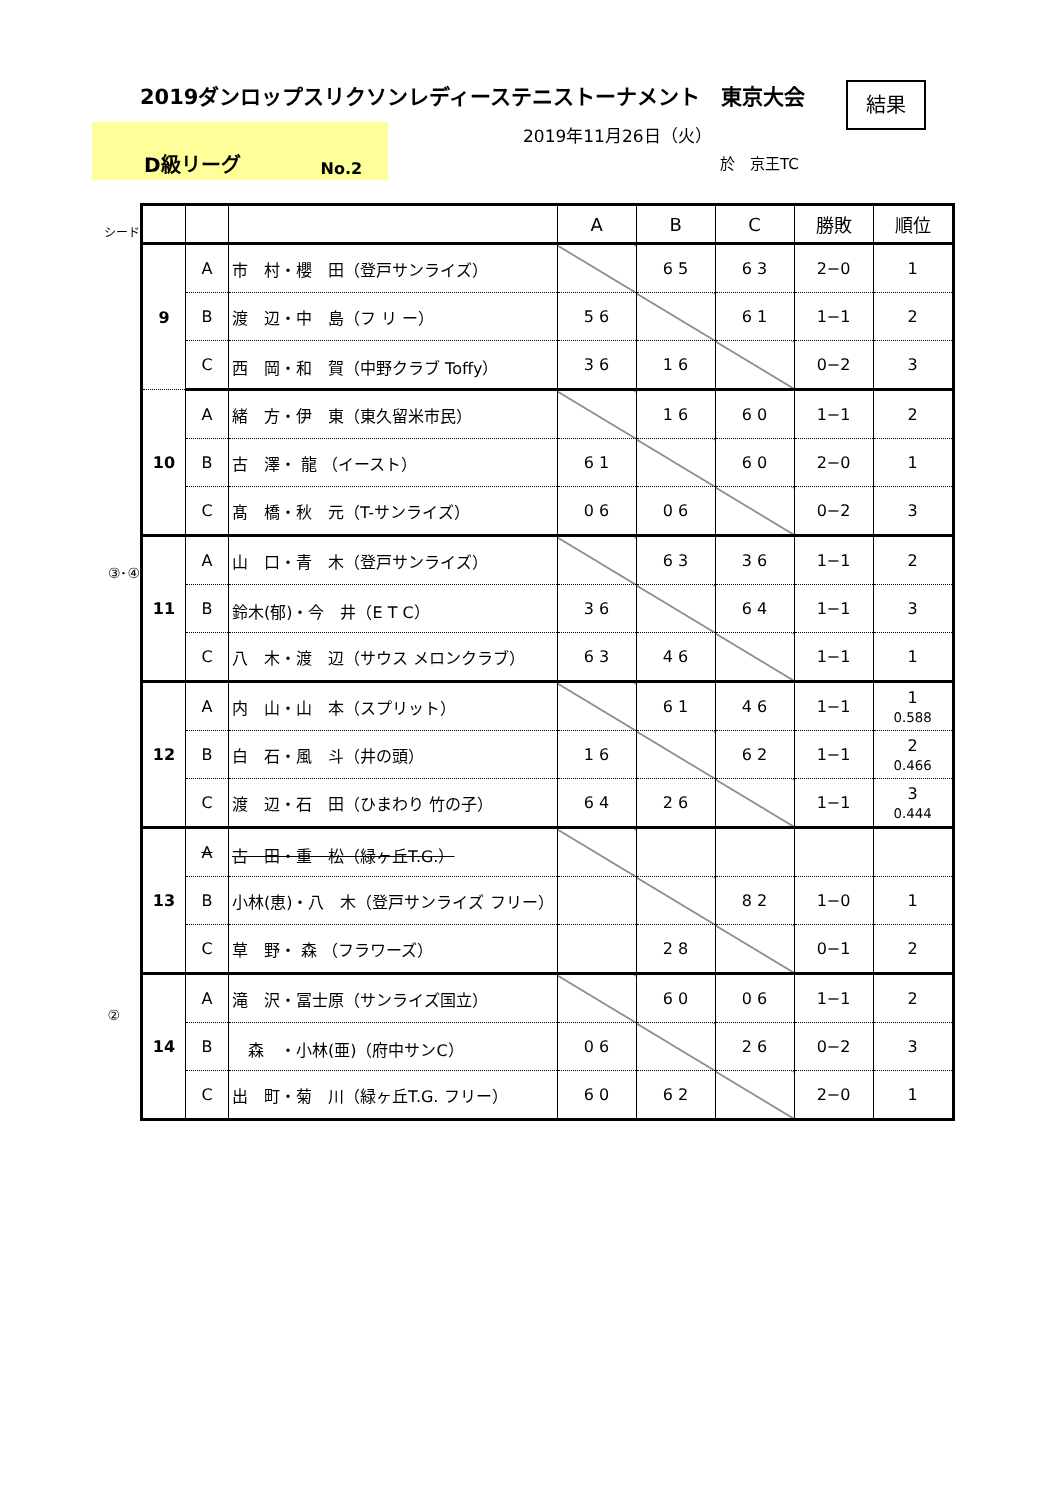2019ダンロップスリクソンレディーステニストーナメント　東京大会
結果
D級リーグ No.2
2019年11月26日（火）
於　京王TC
シード
③･④
②
| | | | A | B | C | 勝敗 | 順位 |
| --- | --- | --- | --- | --- | --- | --- | --- |
| 9 | A | 市 村・櫻 田（登戸サンライズ） | | 6 5 | 6 3 | 2−0 | 1 |
| | B | 渡 辺・中 島（フ リ ー） | 5 6 | | 6 1 | 1−1 | 2 |
| | C | 西 岡・和 賀（中野クラブ Toffy） | 3 6 | 1 6 | | 0−2 | 3 |
| 10 | A | 緒 方・伊 東（東久留米市民） | | 1 6 | 6 0 | 1−1 | 2 |
| | B | 古 澤・ 龍 （イースト） | 6 1 | | 6 0 | 2−0 | 1 |
| | C | 髙 橋・秋 元（T-サンライズ） | 0 6 | 0 6 | | 0−2 | 3 |
| 11 | A | 山 口・青 木（登戸サンライズ） | | 6 3 | 3 6 | 1−1 | 2 |
| | B | 鈴木(郁)・今 井（E T C） | 3 6 | | 6 4 | 1−1 | 3 |
| | C | 八 木・渡 辺（サウス メロンクラブ） | 6 3 | 4 6 | | 1−1 | 1 |
| 12 | A | 内 山・山 本（スプリット） | | 6 1 | 4 6 | 1−1 | 1 0.588 |
| | B | 白 石・風 斗（井の頭） | 1 6 | | 6 2 | 1−1 | 2 0.466 |
| | C | 渡 辺・石 田（ひまわり 竹の子） | 6 4 | 2 6 | | 1−1 | 3 0.444 |
| 13 | A | 古 田・重 松（緑ヶ丘T.G.） | | | | | |
| | B | 小林(恵)・八 木（登戸サンライズ フリー） | | | 8 2 | 1−0 | 1 |
| | C | 草 野・ 森 （フラワーズ） | | 2 8 | | 0−1 | 2 |
| 14 | A | 滝 沢・冨士原（サンライズ国立） | | 6 0 | 0 6 | 1−1 | 2 |
| | B | 森 ・小林(亜)（府中サンC） | 0 6 | | 2 6 | 0−2 | 3 |
| | C | 出 町・菊 川（緑ヶ丘T.G. フリー） | 6 0 | 6 2 | | 2−0 | 1 |